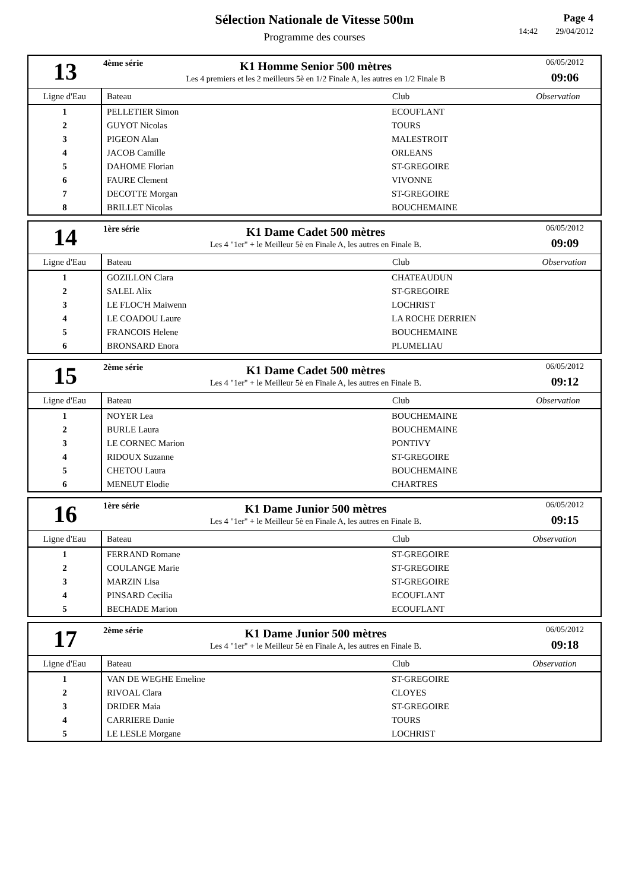Sélection Nationale de Vitesse 500m
Programme des courses
Page 4
14:42 29/04/2012
13
4ème série
K1 Homme Senior 500 mètres
Les 4 premiers et les 2 meilleurs 5è en 1/2 Finale A, les autres en 1/2 Finale B
06/05/2012
09:06
| Ligne d'Eau | Bateau | Club | Observation |
| --- | --- | --- | --- |
| 1 | PELLETIER Simon | ECOUFLANT | |
| 2 | GUYOT Nicolas | TOURS | |
| 3 | PIGEON Alan | MALESTROIT | |
| 4 | JACOB Camille | ORLEANS | |
| 5 | DAHOME Florian | ST-GREGOIRE | |
| 6 | FAURE Clement | VIVONNE | |
| 7 | DECOTTE Morgan | ST-GREGOIRE | |
| 8 | BRILLET Nicolas | BOUCHEMAINE | |
14
1ère série
K1 Dame Cadet 500 mètres
Les 4 "1er" + le Meilleur 5è en Finale A, les autres en Finale B.
06/05/2012
09:09
| Ligne d'Eau | Bateau | Club | Observation |
| --- | --- | --- | --- |
| 1 | GOZILLON Clara | CHATEAUDUN | |
| 2 | SALEL Alix | ST-GREGOIRE | |
| 3 | LE FLOC'H Maiwenn | LOCHRIST | |
| 4 | LE COADOU Laure | LA ROCHE DERRIEN | |
| 5 | FRANCOIS Helene | BOUCHEMAINE | |
| 6 | BRONSARD Enora | PLUMELIAU | |
15
2ème série
K1 Dame Cadet 500 mètres
Les 4 "1er" + le Meilleur 5è en Finale A, les autres en Finale B.
06/05/2012
09:12
| Ligne d'Eau | Bateau | Club | Observation |
| --- | --- | --- | --- |
| 1 | NOYER Lea | BOUCHEMAINE | |
| 2 | BURLE Laura | BOUCHEMAINE | |
| 3 | LE CORNEC Marion | PONTIVY | |
| 4 | RIDOUX Suzanne | ST-GREGOIRE | |
| 5 | CHETOU Laura | BOUCHEMAINE | |
| 6 | MENEUT Elodie | CHARTRES | |
16
1ère série
K1 Dame Junior 500 mètres
Les 4 "1er" + le Meilleur 5è en Finale A, les autres en Finale B.
06/05/2012
09:15
| Ligne d'Eau | Bateau | Club | Observation |
| --- | --- | --- | --- |
| 1 | FERRAND Romane | ST-GREGOIRE | |
| 2 | COULANGE Marie | ST-GREGOIRE | |
| 3 | MARZIN Lisa | ST-GREGOIRE | |
| 4 | PINSARD Cecilia | ECOUFLANT | |
| 5 | BECHADE Marion | ECOUFLANT | |
17
2ème série
K1 Dame Junior 500 mètres
Les 4 "1er" + le Meilleur 5è en Finale A, les autres en Finale B.
06/05/2012
09:18
| Ligne d'Eau | Bateau | Club | Observation |
| --- | --- | --- | --- |
| 1 | VAN DE WEGHE Emeline | ST-GREGOIRE | |
| 2 | RIVOAL Clara | CLOYES | |
| 3 | DRIDER Maia | ST-GREGOIRE | |
| 4 | CARRIERE Danie | TOURS | |
| 5 | LE LESLE Morgane | LOCHRIST | |